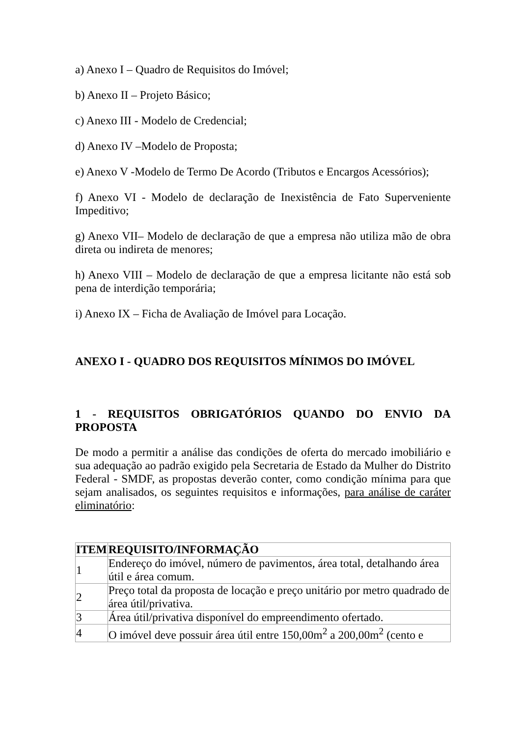a) Anexo I – Quadro de Requisitos do Imóvel;
b) Anexo II – Projeto Básico;
c) Anexo III - Modelo de Credencial;
d) Anexo IV –Modelo de Proposta;
e) Anexo V -Modelo de Termo De Acordo (Tributos e Encargos Acessórios);
f) Anexo VI - Modelo de declaração de Inexistência de Fato Superveniente Impeditivo;
g) Anexo VII– Modelo de declaração de que a empresa não utiliza mão de obra direta ou indireta de menores;
h) Anexo VIII – Modelo de declaração de que a empresa licitante não está sob pena de interdição temporária;
i) Anexo IX – Ficha de Avaliação de Imóvel para Locação.
ANEXO I - QUADRO DOS REQUISITOS MÍNIMOS DO IMÓVEL
1 - REQUISITOS OBRIGATÓRIOS QUANDO DO ENVIO DA PROPOSTA
De modo a permitir a análise das condições de oferta do mercado imobiliário e sua adequação ao padrão exigido pela Secretaria de Estado da Mulher do Distrito Federal - SMDF, as propostas deverão conter, como condição mínima para que sejam analisados, os seguintes requisitos e informações, para análise de caráter eliminatório:
| ITEM | REQUISITO/INFORMAÇÃO |
| --- | --- |
| 1 | Endereço do imóvel, número de pavimentos, área total, detalhando área útil e área comum. |
| 2 | Preço total da proposta de locação e preço unitário por metro quadrado de área útil/privativa. |
| 3 | Área útil/privativa disponível do empreendimento ofertado. |
| 4 | O imóvel deve possuir área útil entre 150,00m<sup>2</sup> a 200,00m<sup>2</sup> (cento e |